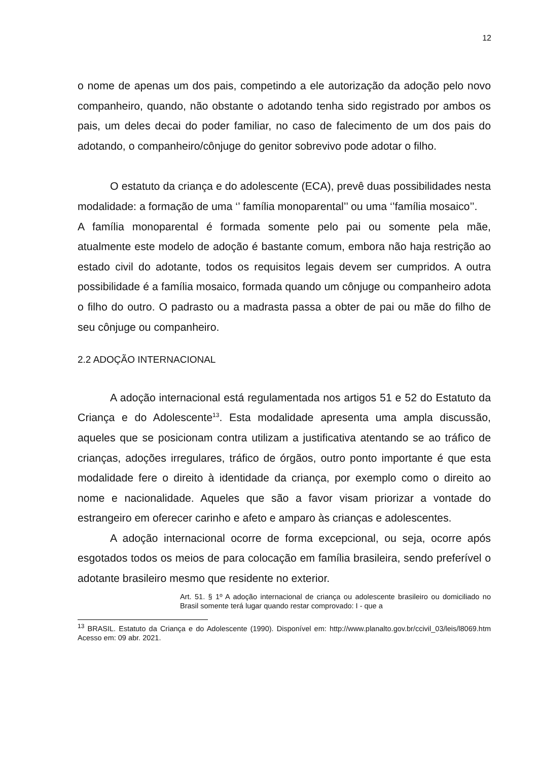12
o nome de apenas um dos pais, competindo a ele autorização da adoção pelo novo companheiro, quando, não obstante o adotando tenha sido registrado por ambos os pais, um deles decai do poder familiar, no caso de falecimento de um dos pais do adotando, o companheiro/cônjuge do genitor sobrevivo pode adotar o filho.
O estatuto da criança e do adolescente (ECA), prevê duas possibilidades nesta modalidade: a formação de uma ‘’ família monoparental’’ ou uma ‘’família mosaico’’.
A família monoparental é formada somente pelo pai ou somente pela mãe, atualmente este modelo de adoção é bastante comum, embora não haja restrição ao estado civil do adotante, todos os requisitos legais devem ser cumpridos. A outra possibilidade é a família mosaico, formada quando um cônjuge ou companheiro adota o filho do outro. O padrasto ou a madrasta passa a obter de pai ou mãe do filho de seu cônjuge ou companheiro.
2.2 ADOÇÃO INTERNACIONAL
A adoção internacional está regulamentada nos artigos 51 e 52 do Estatuto da Criança e do Adolescente<sup>13</sup>. Esta modalidade apresenta uma ampla discussão, aqueles que se posicionam contra utilizam a justificativa atentando se ao tráfico de crianças, adoções irregulares, tráfico de órgãos, outro ponto importante é que esta modalidade fere o direito à identidade da criança, por exemplo como o direito ao nome e nacionalidade. Aqueles que são a favor visam priorizar a vontade do estrangeiro em oferecer carinho e afeto e amparo às crianças e adolescentes.
A adoção internacional ocorre de forma excepcional, ou seja, ocorre após esgotados todos os meios de para colocação em família brasileira, sendo preferível o adotante brasileiro mesmo que residente no exterior.
Art. 51. § 1º A adoção internacional de criança ou adolescente brasileiro ou domiciliado no Brasil somente terá lugar quando restar comprovado: I - que a
<sup>13</sup> BRASIL. Estatuto da Criança e do Adolescente (1990). Disponível em: http://www.planalto.gov.br/ccivil_03/leis/l8069.htm Acesso em: 09 abr. 2021.